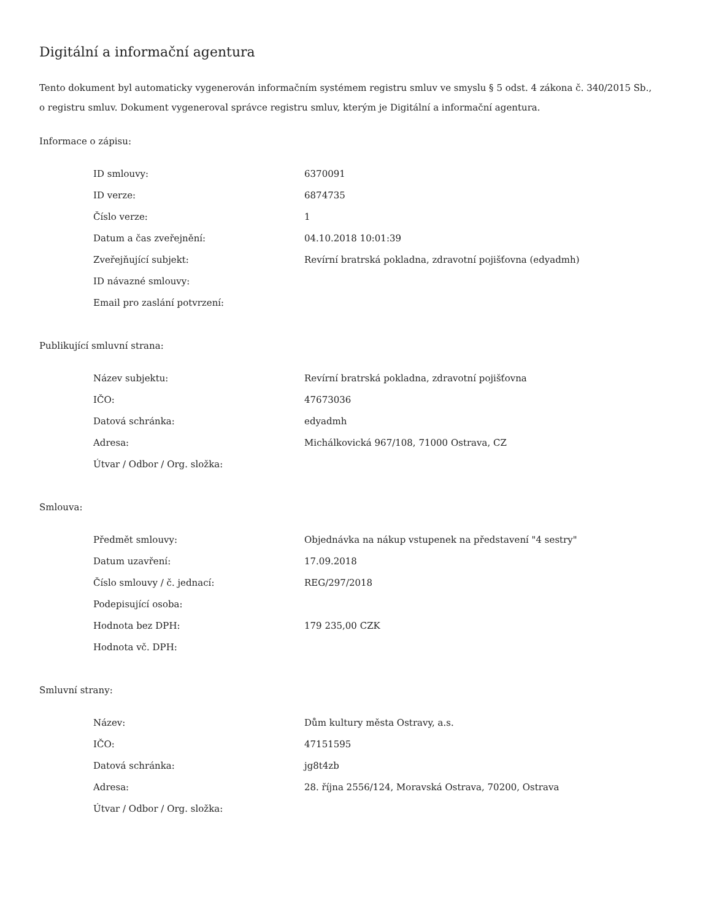Digitální a informační agentura
Tento dokument byl automaticky vygenerován informačním systémem registru smluv ve smyslu § 5 odst. 4 zákona č. 340/2015 Sb., o registru smluv. Dokument vygeneroval správce registru smluv, kterým je Digitální a informační agentura.
Informace o zápisu:
| ID smlouvy: | 6370091 |
| ID verze: | 6874735 |
| Číslo verze: | 1 |
| Datum a čas zveřejnění: | 04.10.2018 10:01:39 |
| Zveřejňující subjekt: | Revírní bratrská pokladna, zdravotní pojišťovna (edyadmh) |
| ID návazné smlouvy: | |
| Email pro zaslání potvrzení: | |
Publikující smluvní strana:
| Název subjektu: | Revírní bratrská pokladna, zdravotní pojišťovna |
| IČO: | 47673036 |
| Datová schránka: | edyadmh |
| Adresa: | Michálkovická 967/108, 71000 Ostrava, CZ |
| Útvar / Odbor / Org. složka: | |
Smlouva:
| Předmět smlouvy: | Objednávka na nákup vstupenek na představení "4 sestry" |
| Datum uzavření: | 17.09.2018 |
| Číslo smlouvy / č. jednací: | REG/297/2018 |
| Podepisující osoba: | |
| Hodnota bez DPH: | 179 235,00 CZK |
| Hodnota vč. DPH: | |
Smluvní strany:
| Název: | Dům kultury města Ostravy, a.s. |
| IČO: | 47151595 |
| Datová schránka: | jg8t4zb |
| Adresa: | 28. října 2556/124, Moravská Ostrava, 70200, Ostrava |
| Útvar / Odbor / Org. složka: | |